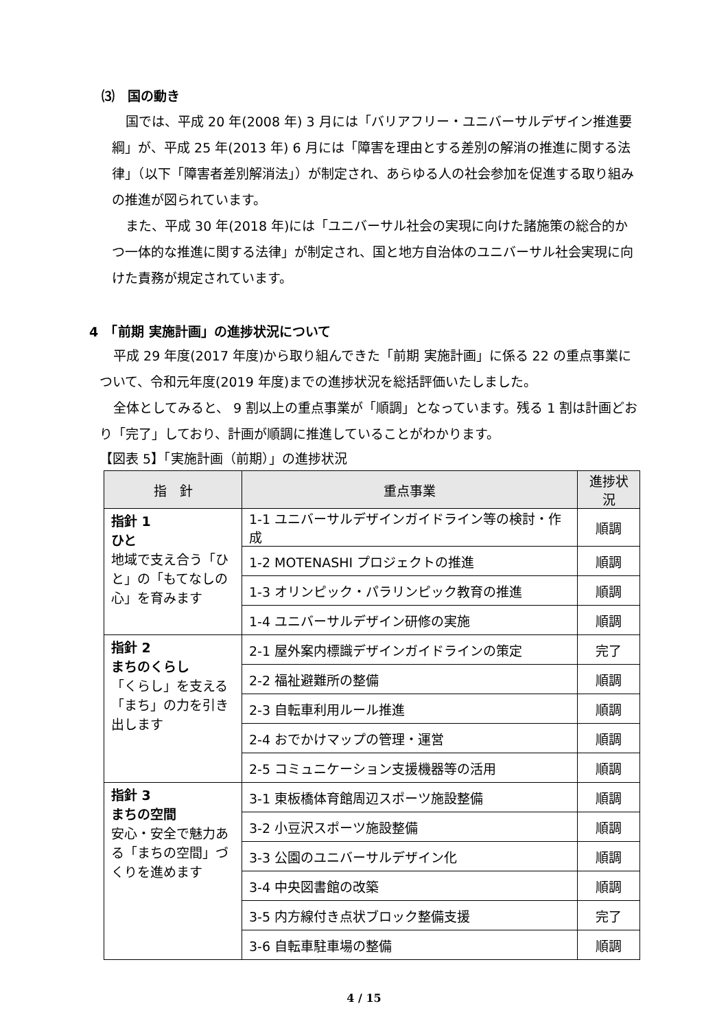⑶　国の動き
国では、平成 20 年(2008 年) 3 月には「バリアフリー・ユニバーサルデザイン推進要綱」が、平成 25 年(2013 年) 6 月には「障害を理由とする差別の解消の推進に関する法律」（以下「障害者差別解消法」）が制定され、あらゆる人の社会参加を促進する取り組みの推進が図られています。
また、平成 30 年(2018 年)には「ユニバーサル社会の実現に向けた諸施策の総合的かつ一体的な推進に関する法律」が制定され、国と地方自治体のユニバーサル社会実現に向けた責務が規定されています。
4　「前期 実施計画」の進捗状況について
平成 29 年度(2017 年度)から取り組んできた「前期 実施計画」に係る 22 の重点事業について、令和元年度(2019 年度)までの進捗状況を総括評価いたしました。
全体としてみると、 9 割以上の重点事業が「順調」となっています。残る 1 割は計画どおり「完了」しており、計画が順調に推進していることがわかります。
【図表 5】「実施計画（前期）」の進捗状況
| 指 針 | 重点事業 | 進捗状況 |
| --- | --- | --- |
| 指針 1 ひと 地域で支え合う「ひと」の「もてなしの心」を育みます | 1-1 ユニバーサルデザインガイドライン等の検討・作成 | 順調 |
| | 1-2 MOTENASHI プロジェクトの推進 | 順調 |
| | 1-3 オリンピック・パラリンピック教育の推進 | 順調 |
| | 1-4 ユニバーサルデザイン研修の実施 | 順調 |
| 指針 2 まちのくらし 「くらし」を支える「まち」の力を引き出します | 2-1 屋外案内標識デザインガイドラインの策定 | 完了 |
| | 2-2 福祉避難所の整備 | 順調 |
| | 2-3 自転車利用ルール推進 | 順調 |
| | 2-4 おでかけマップの管理・運営 | 順調 |
| | 2-5 コミュニケーション支援機器等の活用 | 順調 |
| 指針 3 まちの空間 安心・安全で魅力ある「まちの空間」づくりを進めます | 3-1 東板橋体育館周辺スポーツ施設整備 | 順調 |
| | 3-2 小豆沢スポーツ施設整備 | 順調 |
| | 3-3 公園のユニバーサルデザイン化 | 順調 |
| | 3-4 中央図書館の改築 | 順調 |
| | 3-5 内方線付き点状ブロック整備支援 | 完了 |
| | 3-6 自転車駐車場の整備 | 順調 |
4 / 15